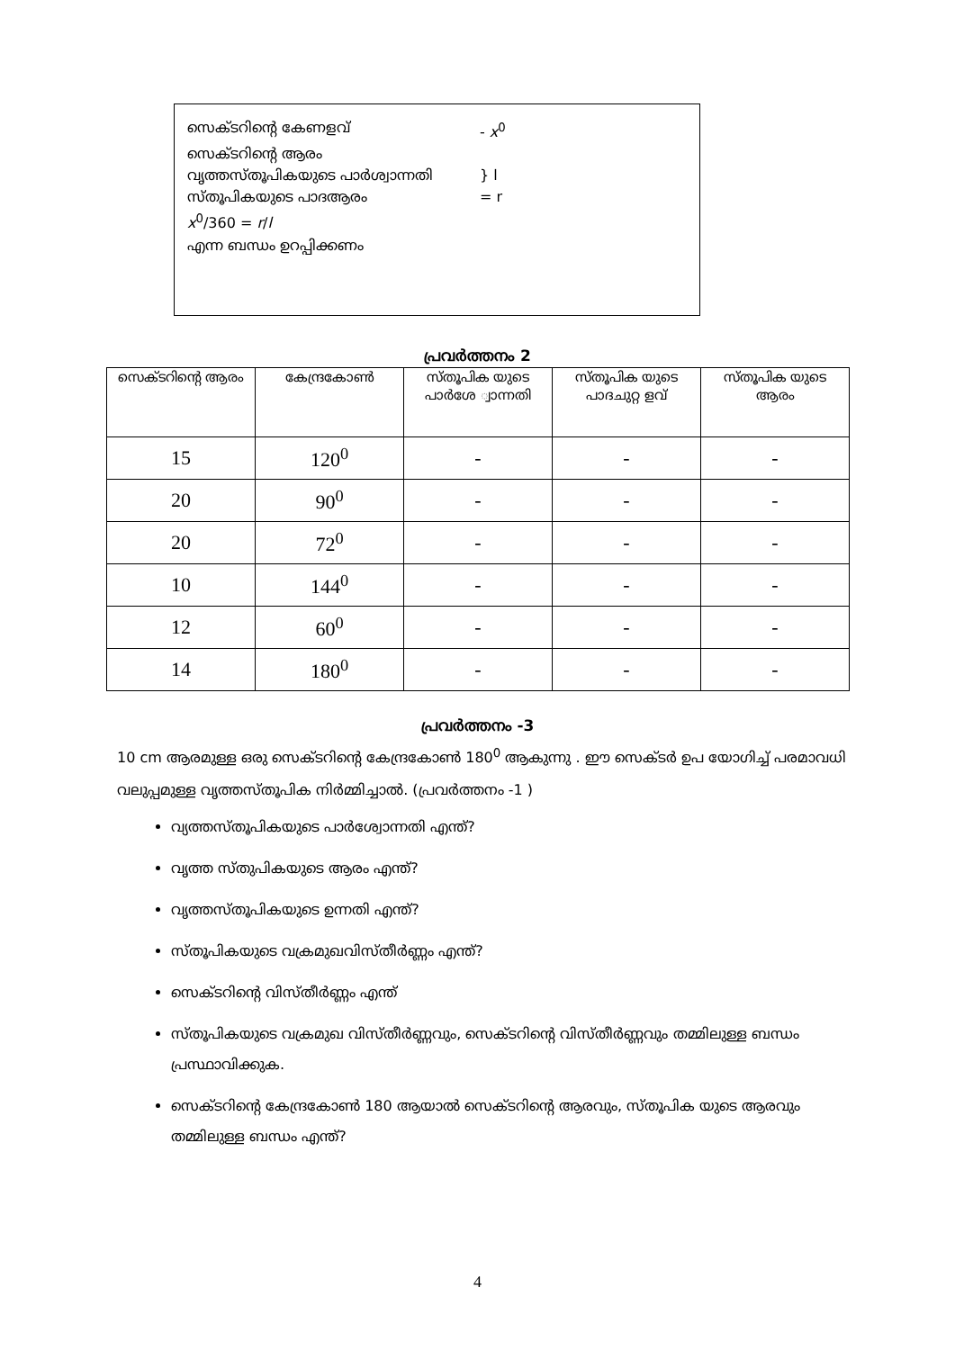സെക്ടറിന്റെ കേണളവ് - x<sup>0</sup>
സെക്ടറിന്റെ ആരം
വൃത്തസ്തൂപികയുടെ പാർശ്വാന്നതി } l
സ്തൂപികയുടെ പാദആരം = r
x<sup>0</sup>/360 = r/l
എന്ന ബന്ധം ഉറപ്പിക്കണം
പ്രവർത്തനം 2
| സെക്ടറിന്റെ ആരം | കേന്ദ്രകോൺ | സ്തൂപിക യുടെ പാർശേ ്വാന്നതി | സ്തൂപിക യുടെ പാദചുറ്റ ളവ് | സ്തൂപിക യുടെ ആരം |
| --- | --- | --- | --- | --- |
| 15 | 120<sup>0</sup> | - | - | - |
| 20 | 90<sup>0</sup> | - | - | - |
| 20 | 72<sup>0</sup> | - | - | - |
| 10 | 144<sup>0</sup> | - | - | - |
| 12 | 60<sup>0</sup> | - | - | - |
| 14 | 180<sup>0</sup> | - | - | - |
പ്രവർത്തനം -3
10 cm ആരമുള്ള ഒരു സെക്ടറിന്റെ കേന്ദ്രകോൺ 180<sup>0</sup> ആകുന്നു . ഈ സെക്ടർ ഉപ യോഗിച്ച് പരമാവധി വലുപ്പമുള്ള വൃത്തസ്തൂപിക നിർമ്മിച്ചാൽ. (പ്രവർത്തനം -1 )
വ്യത്തസ്തൂപികയുടെ പാർശ്വോന്നതി എന്ത്?
വൃത്ത സ്തുപികയുടെ ആരം എന്ത്?
വൃത്തസ്തൂപികയുടെ ഉന്നതി എന്ത്?
സ്തൂപികയുടെ വക്രമുഖവിസ്തീർണ്ണം എന്ത്?
സെക്ടറിന്റെ വിസ്തീർണ്ണം എന്ത്
സ്തൂപികയുടെ വക്രമുഖ വിസ്തീർണ്ണവും, സെക്ടറിന്റെ വിസ്തീർണ്ണവും തമ്മിലുള്ള ബന്ധം പ്രസ്ഥാവിക്കുക.
സെക്ടറിന്റെ കേന്ദ്രകോൺ 180 ആയാൽ സെക്ടറിന്റെ ആരവും, സ്തൂപിക യുടെ ആരവും തമ്മിലുള്ള ബന്ധം എന്ത്?
4